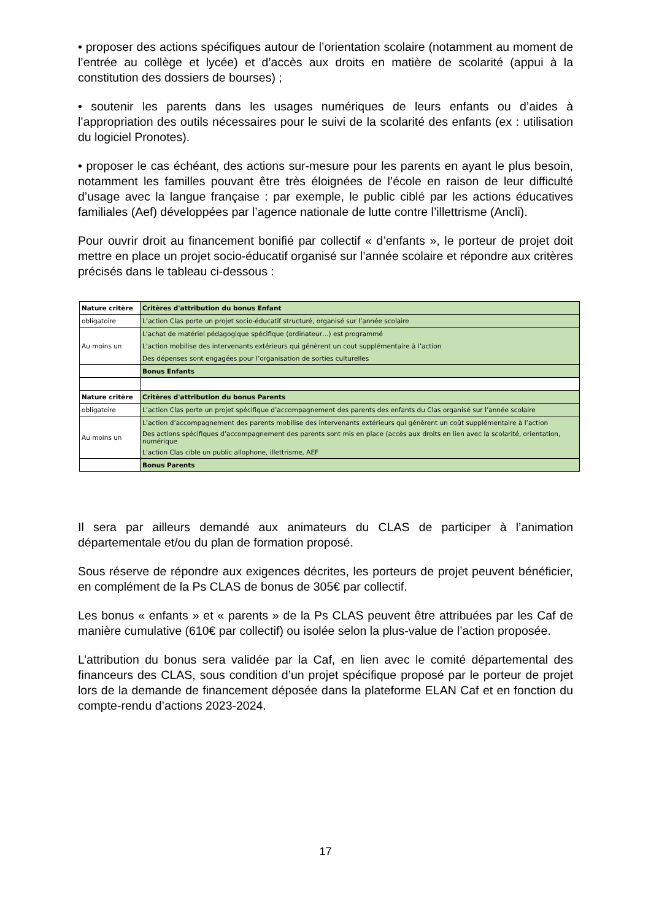• proposer des actions spécifiques autour de l’orientation scolaire (notamment au moment de l’entrée au collège et lycée) et d’accès aux droits en matière de scolarité (appui à la constitution des dossiers de bourses) ;
• soutenir les parents dans les usages numériques de leurs enfants ou d’aides à l’appropriation des outils nécessaires pour le suivi de la scolarité des enfants (ex : utilisation du logiciel Pronotes).
• proposer le cas échéant, des actions sur-mesure pour les parents en ayant le plus besoin, notamment les familles pouvant être très éloignées de l’école en raison de leur difficulté d’usage avec la langue française : par exemple, le public ciblé par les actions éducatives familiales (Aef) développées par l’agence nationale de lutte contre l’illettrisme (Ancli).
Pour ouvrir droit au financement bonifié par collectif « d’enfants », le porteur de projet doit mettre en place un projet socio-éducatif organisé sur l’année scolaire et répondre aux critères précisés dans le tableau ci-dessous :
| Nature critère | Critères d'attribution du bonus Enfant |
| obligatoire | L’action Clas porte un projet socio-éducatif structuré, organisé sur l’année scolaire |
| Au moins un | L'achat de matériel pédagogique spécifique (ordinateur…) est programmé |
| | L'action mobilise des intervenants extérieurs qui génèrent un cout supplémentaire à l’action |
| | Des dépenses sont engagées pour l’organisation de sorties culturelles |
| | Bonus Enfants |
| Nature critère | Critères d'attribution du bonus Parents |
| obligatoire | L’action Clas porte un projet spécifique d’accompagnement des parents des enfants du Clas organisé sur l’année scolaire |
| Au moins un | L’action d’accompagnement des parents mobilise des intervenants extérieurs qui génèrent un coût supplémentaire à l’action |
| | Des actions spécifiques d’accompagnement des parents sont mis en place (accès aux droits en lien avec la scolarité, orientation, numérique |
| | L'action Clas cible un public allophone, illettrisme, AEF |
| | Bonus Parents |
Il sera par ailleurs demandé aux animateurs du CLAS de participer à l’animation départementale et/ou du plan de formation proposé.
Sous réserve de répondre aux exigences décrites, les porteurs de projet peuvent bénéficier, en complément de la Ps CLAS de bonus de 305€ par collectif.
Les bonus « enfants » et « parents » de la Ps CLAS peuvent être attribuées par les Caf de manière cumulative (610€ par collectif) ou isolée selon la plus-value de l’action proposée.
L’attribution du bonus sera validée par la Caf, en lien avec le comité départemental des financeurs des CLAS, sous condition d’un projet spécifique proposé par le porteur de projet lors de la demande de financement déposée dans la plateforme ELAN Caf et en fonction du compte-rendu d’actions 2023-2024.
17